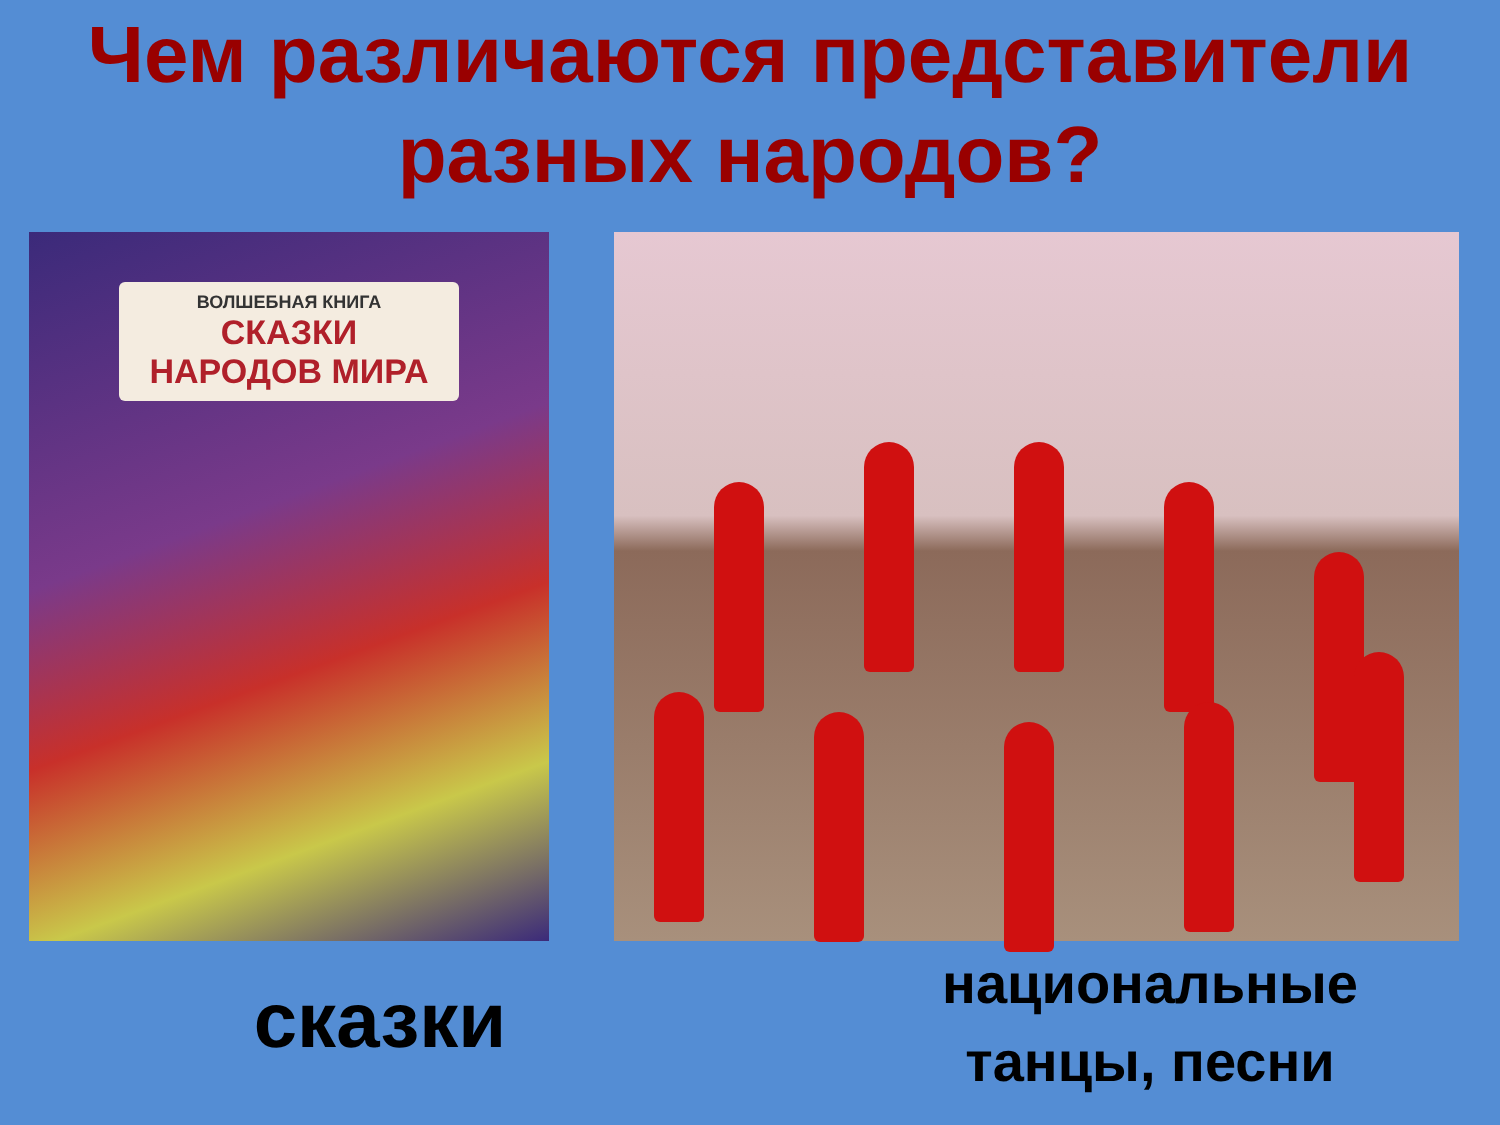Чем различаются представители разных народов?
ВОЛШЕБНАЯ КНИГА
СКАЗКИ
НАРОДОВ МИРА
сказки
национальные танцы, песни